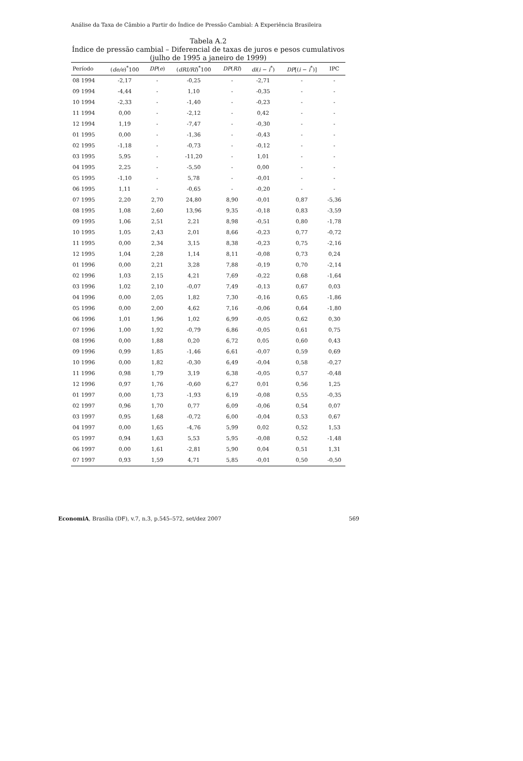Análise da Taxa de Câmbio a Partir do Índice de Pressão Cambial: A Experiência Brasileira
Tabela A.2
Índice de pressão cambial – Diferencial de taxas de juros e pesos cumulativos
(julho de 1995 a janeiro de 1999)
| Período | ( de/e )<sup>*</sup>100 | DP ( e ) | ( dRI/RI )<sup>*</sup>100 | DP ( RI ) | di ( i − i<sup>*</sup>) | DP [( i − i<sup>*</sup>)] | IPC |
| --- | --- | --- | --- | --- | --- | --- | --- |
| 08 1994 | -2,17 | - | -0,25 | - | -2,71 | - | - |
| 09 1994 | -4,44 | - | 1,10 | - | -0,35 | - | - |
| 10 1994 | -2,33 | - | -1,40 | - | -0,23 | - | - |
| 11 1994 | 0,00 | - | -2,12 | - | 0,42 | - | - |
| 12 1994 | 1,19 | - | -7,47 | - | -0,30 | - | - |
| 01 1995 | 0,00 | - | -1,36 | - | -0,43 | - | - |
| 02 1995 | -1,18 | - | -0,73 | - | -0,12 | - | - |
| 03 1995 | 5,95 | - | -11,20 | - | 1,01 | - | - |
| 04 1995 | 2,25 | - | -5,50 | - | 0,00 | - | - |
| 05 1995 | -1,10 | - | 5,78 | - | -0,01 | - | - |
| 06 1995 | 1,11 | - | -0,65 | - | -0,20 | - | - |
| 07 1995 | 2,20 | 2,70 | 24,80 | 8,90 | -0,01 | 0,87 | -5,36 |
| 08 1995 | 1,08 | 2,60 | 13,96 | 9,35 | -0,18 | 0,83 | -3,59 |
| 09 1995 | 1,06 | 2,51 | 2,21 | 8,98 | -0,51 | 0,80 | -1,78 |
| 10 1995 | 1,05 | 2,43 | 2,01 | 8,66 | -0,23 | 0,77 | -0,72 |
| 11 1995 | 0,00 | 2,34 | 3,15 | 8,38 | -0,23 | 0,75 | -2,16 |
| 12 1995 | 1,04 | 2,28 | 1,14 | 8,11 | -0,08 | 0,73 | 0,24 |
| 01 1996 | 0,00 | 2,21 | 3,28 | 7,88 | -0,19 | 0,70 | -2,14 |
| 02 1996 | 1,03 | 2,15 | 4,21 | 7,69 | -0,22 | 0,68 | -1,64 |
| 03 1996 | 1,02 | 2,10 | -0,07 | 7,49 | -0,13 | 0,67 | 0,03 |
| 04 1996 | 0,00 | 2,05 | 1,82 | 7,30 | -0,16 | 0,65 | -1,86 |
| 05 1996 | 0,00 | 2,00 | 4,62 | 7,16 | -0,06 | 0,64 | -1,80 |
| 06 1996 | 1,01 | 1,96 | 1,02 | 6,99 | -0,05 | 0,62 | 0,30 |
| 07 1996 | 1,00 | 1,92 | -0,79 | 6,86 | -0,05 | 0,61 | 0,75 |
| 08 1996 | 0,00 | 1,88 | 0,20 | 6,72 | 0,05 | 0,60 | 0,43 |
| 09 1996 | 0,99 | 1,85 | -1,46 | 6,61 | -0,07 | 0,59 | 0,69 |
| 10 1996 | 0,00 | 1,82 | -0,30 | 6,49 | -0,04 | 0,58 | -0,27 |
| 11 1996 | 0,98 | 1,79 | 3,19 | 6,38 | -0,05 | 0,57 | -0,48 |
| 12 1996 | 0,97 | 1,76 | -0,60 | 6,27 | 0,01 | 0,56 | 1,25 |
| 01 1997 | 0,00 | 1,73 | -1,93 | 6,19 | -0,08 | 0,55 | -0,35 |
| 02 1997 | 0,96 | 1,70 | 0,77 | 6,09 | -0,06 | 0,54 | 0,07 |
| 03 1997 | 0,95 | 1,68 | -0,72 | 6,00 | -0,04 | 0,53 | 0,67 |
| 04 1997 | 0,00 | 1,65 | -4,76 | 5,99 | 0,02 | 0,52 | 1,53 |
| 05 1997 | 0,94 | 1,63 | 5,53 | 5,95 | -0,08 | 0,52 | -1,48 |
| 06 1997 | 0,00 | 1,61 | -2,81 | 5,90 | 0,04 | 0,51 | 1,31 |
| 07 1997 | 0,93 | 1,59 | 4,71 | 5,85 | -0,01 | 0,50 | -0,50 |
EconomiA, Brasília (DF), v.7, n.3, p.545–572, set/dez 2007 569